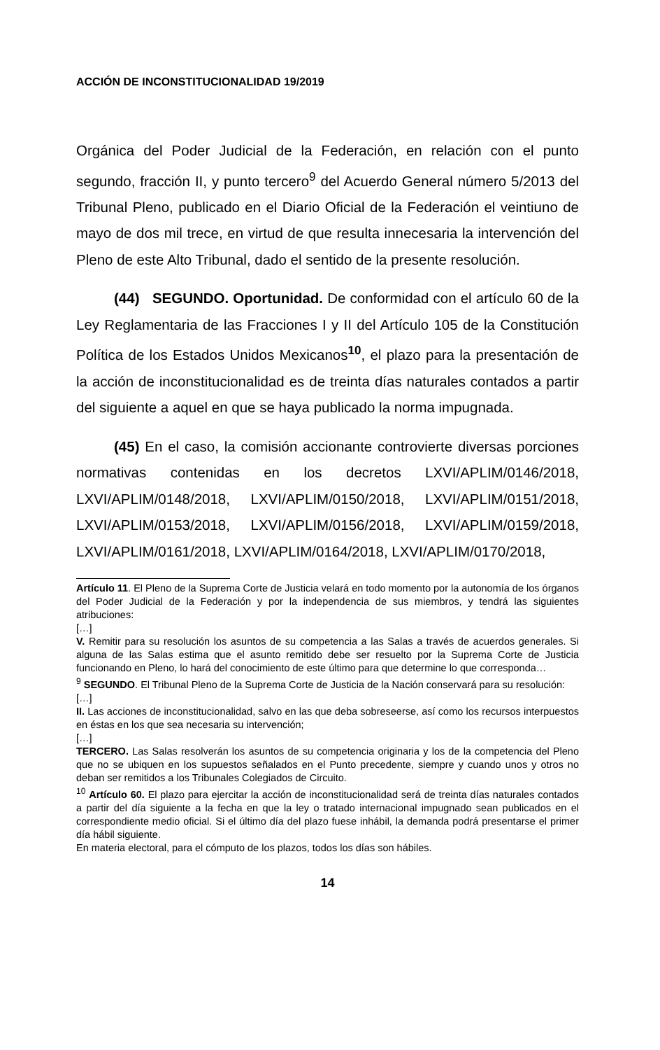ACCIÓN DE INCONSTITUCIONALIDAD 19/2019
Orgánica del Poder Judicial de la Federación, en relación con el punto segundo, fracción II, y punto tercero<sup>9</sup> del Acuerdo General número 5/2013 del Tribunal Pleno, publicado en el Diario Oficial de la Federación el veintiuno de mayo de dos mil trece, en virtud de que resulta innecesaria la intervención del Pleno de este Alto Tribunal, dado el sentido de la presente resolución.
(44) SEGUNDO. Oportunidad. De conformidad con el artículo 60 de la Ley Reglamentaria de las Fracciones I y II del Artículo 105 de la Constitución Política de los Estados Unidos Mexicanos<sup>10</sup>, el plazo para la presentación de la acción de inconstitucionalidad es de treinta días naturales contados a partir del siguiente a aquel en que se haya publicado la norma impugnada.
(45) En el caso, la comisión accionante controvierte diversas porciones normativas contenidas en los decretos LXVI/APLIM/0146/2018, LXVI/APLIM/0148/2018, LXVI/APLIM/0150/2018, LXVI/APLIM/0151/2018, LXVI/APLIM/0153/2018, LXVI/APLIM/0156/2018, LXVI/APLIM/0159/2018, LXVI/APLIM/0161/2018, LXVI/APLIM/0164/2018, LXVI/APLIM/0170/2018,
Artículo 11. El Pleno de la Suprema Corte de Justicia velará en todo momento por la autonomía de los órganos del Poder Judicial de la Federación y por la independencia de sus miembros, y tendrá las siguientes atribuciones:
[…]
V. Remitir para su resolución los asuntos de su competencia a las Salas a través de acuerdos generales. Si alguna de las Salas estima que el asunto remitido debe ser resuelto por la Suprema Corte de Justicia funcionando en Pleno, lo hará del conocimiento de este último para que determine lo que corresponda…
<sup>9</sup> SEGUNDO. El Tribunal Pleno de la Suprema Corte de Justicia de la Nación conservará para su resolución:
[…]
II. Las acciones de inconstitucionalidad, salvo en las que deba sobreseerse, así como los recursos interpuestos en éstas en los que sea necesaria su intervención;
[…]
TERCERO. Las Salas resolverán los asuntos de su competencia originaria y los de la competencia del Pleno que no se ubiquen en los supuestos señalados en el Punto precedente, siempre y cuando unos y otros no deban ser remitidos a los Tribunales Colegiados de Circuito.
<sup>10</sup> Artículo 60. El plazo para ejercitar la acción de inconstitucionalidad será de treinta días naturales contados a partir del día siguiente a la fecha en que la ley o tratado internacional impugnado sean publicados en el correspondiente medio oficial. Si el último día del plazo fuese inhábil, la demanda podrá presentarse el primer día hábil siguiente.
En materia electoral, para el cómputo de los plazos, todos los días son hábiles.
14